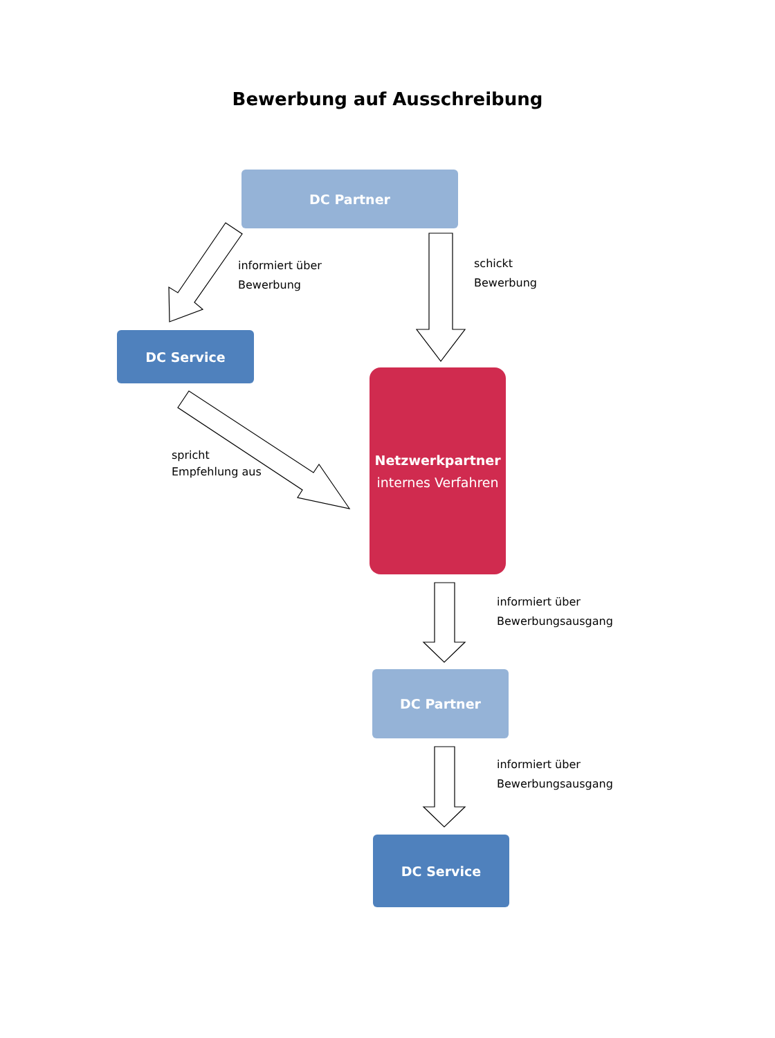Bewerbung auf Ausschreibung
DC Partner
informiert über
Bewerbung
schickt
Bewerbung
DC Service
spricht
Empfehlung aus
Netzwerkpartner
internes Verfahren
informiert über
Bewerbungsausgang
DC Partner
informiert über
Bewerbungsausgang
DC Service